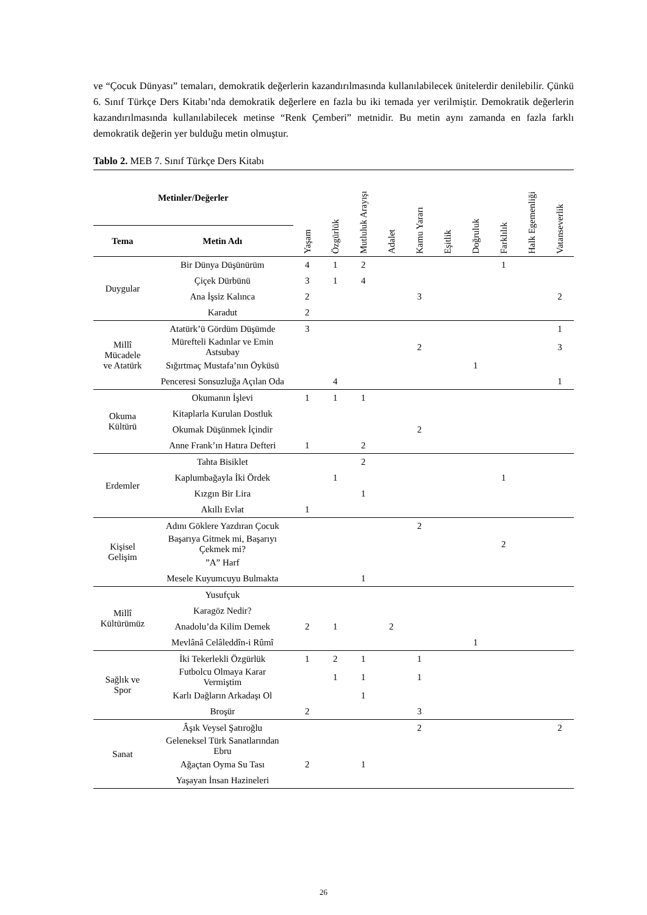ve “Çocuk Dünyası” temaları, demokratik değerlerin kazandırılmasında kullanılabilecek ünitelerdir denilebilir. Çünkü 6. Sınıf Türkçe Ders Kitabı’nda demokratik değerlere en fazla bu iki temada yer verilmiştir. Demokratik değerlerin kazandırılmasında kullanılabilecek metinse “Renk Çemberi” metnidir. Bu metin aynı zamanda en fazla farklı demokratik değerin yer bulduğu metin olmuştur.
Tablo 2. MEB 7. Sınıf Türkçe Ders Kitabı
| Metinler/Değerler | | Yaşam | Özgürlük | Mutluluk Arayışı | Adalet | Kamu Yararı | Eşitlik | Doğruluk | Farklılık | Halk Egemenliği | Vatanseverlik |
| --- | --- | --- | --- | --- | --- | --- | --- | --- | --- | --- | --- |
| Tema | Metin Adı | | | | | | | | | | |
| Duygular | Bir Dünya Düşünürüm | 4 | 1 | 2 | | | | | 1 | | |
| | Çiçek Dürbünü | 3 | 1 | 4 | | | | | | | |
| | Ana İşsiz Kalınca | 2 | | | | 3 | | | | | 2 |
| | Karadut | 2 | | | | | | | | | |
| Millî Mücadele ve Atatürk | Atatürk’ü Gördüm Düşümde | 3 | | | | | | | | | 1 |
| | Mürefteli Kadınlar ve Emin Astsubay | | | | | 2 | | | | | 3 |
| | Sığırtmaç Mustafa’nın Öyküsü | | | | | | | 1 | | | |
| | Penceresi Sonsuzluğa Açılan Oda | | 4 | | | | | | | | 1 |
| Okuma Kültürü | Okumanın İşlevi | 1 | 1 | 1 | | | | | | | |
| | Kitaplarla Kurulan Dostluk | | | | | | | | | | |
| | Okumak Düşünmek İçindir | | | | | 2 | | | | | |
| | Anne Frank’ın Hatıra Defteri | 1 | | 2 | | | | | | | |
| Erdemler | Tahta Bisiklet | | | 2 | | | | | | | |
| | Kaplumbağayla İki Ördek | | 1 | | | | | | 1 | | |
| | Kızgın Bir Lira | | | 1 | | | | | | | |
| | Akıllı Evlat | 1 | | | | | | | | | |
| Kişisel Gelişim | Adını Göklere Yazdıran Çocuk | | | | | 2 | | | | | |
| | Başarıya Gitmek mi, Başarıyı Çekmek mi? | | | | | | | | 2 | | |
| | ”A” Harf | | | | | | | | | | |
| | Mesele Kuyumcuyu Bulmakta | | | 1 | | | | | | | |
| Millî Kültürümüz | Yusufçuk | | | | | | | | | | |
| | Karagöz Nedir? | | | | | | | | | | |
| | Anadolu’da Kilim Demek | 2 | 1 | | 2 | | | | | | |
| | Mevlânâ Celâleddîn-i Rûmî | | | | | | | 1 | | | |
| Sağlık ve Spor | İki Tekerlekli Özgürlük | 1 | 2 | 1 | | 1 | | | | | |
| | Futbolcu Olmaya Karar Vermiştim | | 1 | 1 | | 1 | | | | | |
| | Karlı Dağların Arkadaşı Ol | | | 1 | | | | | | | |
| | Broşür | 2 | | | | 3 | | | | | |
| Sanat | Âşık Veysel Şatıroğlu | | | | | 2 | | | | | 2 |
| | Geleneksel Türk Sanatlarından Ebru | | | | | | | | | | |
| | Ağaçtan Oyma Su Tası | 2 | | 1 | | | | | | | |
| | Yaşayan İnsan Hazineleri | | | | | | | | | | |
26